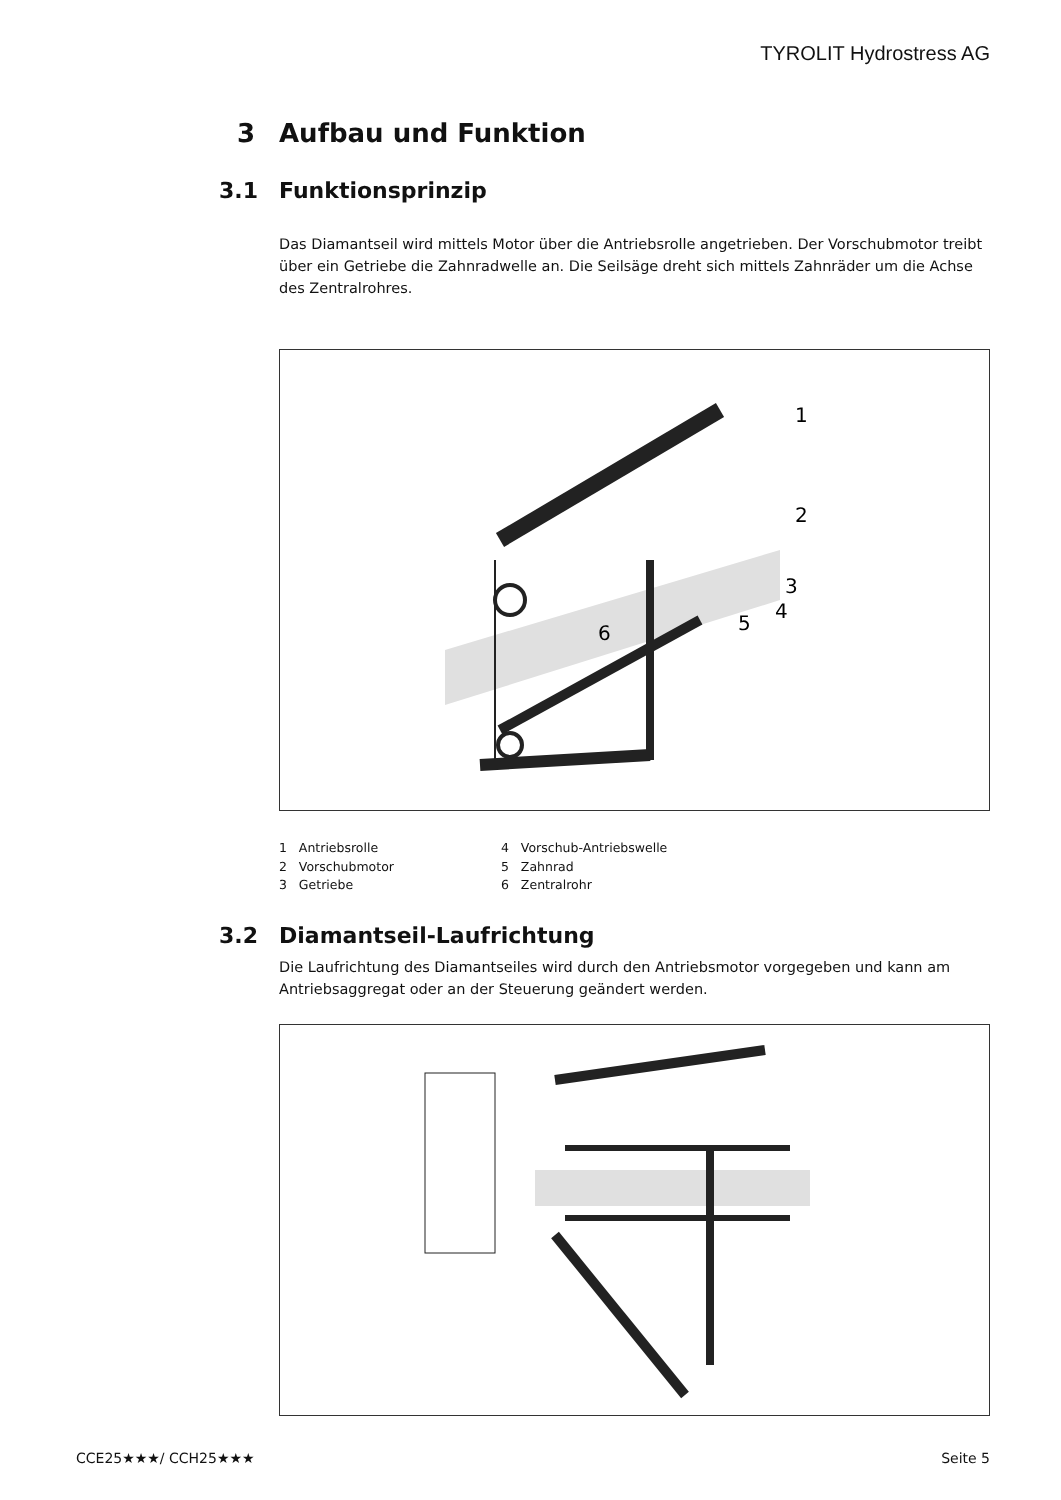TYROLIT Hydrostress AG
3 Aufbau und Funktion
3.1 Funktionsprinzip
Das Diamantseil wird mittels Motor über die Antriebsrolle angetrieben. Der Vorschubmotor treibt über ein Getriebe die Zahnradwelle an. Die Seilsäge dreht sich mittels Zahnräder um die Achse des Zentralrohres.
1
2
3
4
5
6
1 Antriebsrolle
2 Vorschubmotor
3 Getriebe
4 Vorschub-Antriebswelle
5 Zahnrad
6 Zentralrohr
3.2 Diamantseil-Laufrichtung
Die Laufrichtung des Diamantseiles wird durch den Antriebsmotor vorgegeben und kann am Antriebsaggregat oder an der Steuerung geändert werden.
CCE25★★★/ CCH25★★★ Seite 5